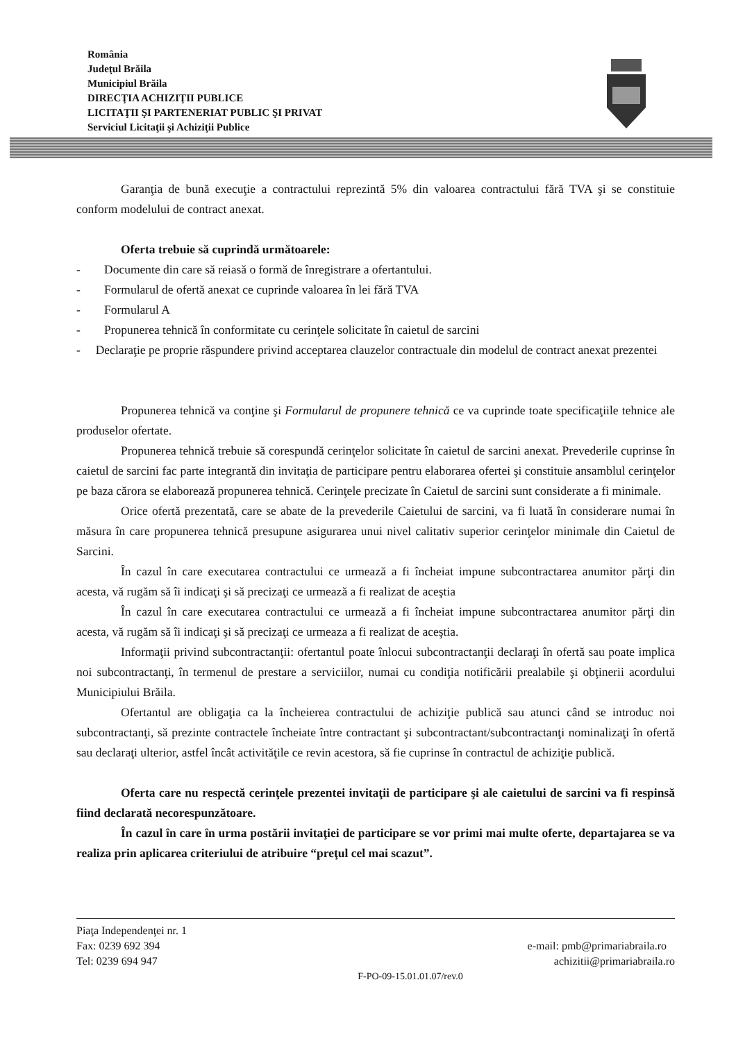România
Judeţul Brăila
Municipiul Brăila
DIRECŢIA ACHIZIŢII PUBLICE
LICITAŢII ŞI PARTENERIAT PUBLIC ŞI PRIVAT
Serviciul Licitaţii şi Achiziţii Publice
Garanţia de bună execuţie a contractului reprezintă 5% din valoarea contractului fără TVA şi se constituie conform modelului de contract anexat.
Oferta trebuie să cuprindă următoarele:
- Documente din care să reiasă o formă de înregistrare a ofertantului.
- Formularul de ofertă anexat ce cuprinde valoarea în lei fără TVA
- Formularul A
- Propunerea tehnică în conformitate cu cerinţele solicitate în caietul de sarcini
- Declaraţie pe proprie răspundere privind acceptarea clauzelor contractuale din modelul de contract anexat prezentei
Propunerea tehnică va conţine şi Formularul de propunere tehnică ce va cuprinde toate specificaţiile tehnice ale produselor ofertate.
Propunerea tehnică trebuie să corespundă cerinţelor solicitate în caietul de sarcini anexat. Prevederile cuprinse în caietul de sarcini fac parte integrantă din invitaţia de participare pentru elaborarea ofertei şi constituie ansamblul cerinţelor pe baza cărora se elaborează propunerea tehnică. Cerinţele precizate în Caietul de sarcini sunt considerate a fi minimale.
Orice ofertă prezentată, care se abate de la prevederile Caietului de sarcini, va fi luată în considerare numai în măsura în care propunerea tehnică presupune asigurarea unui nivel calitativ superior cerinţelor minimale din Caietul de Sarcini.
În cazul în care executarea contractului ce urmează a fi încheiat impune subcontractarea anumitor părţi din acesta, vă rugăm să îi indicaţi şi să precizaţi ce urmează a fi realizat de aceştia
În cazul în care executarea contractului ce urmează a fi încheiat impune subcontractarea anumitor părţi din acesta, vă rugăm să îi indicaţi şi să precizaţi ce urmeaza a fi realizat de aceştia.
Informaţii privind subcontractanţii: ofertantul poate înlocui subcontractanţii declaraţi în ofertă sau poate implica noi subcontractanţi, în termenul de prestare a serviciilor, numai cu condiţia notificării prealabile şi obţinerii acordului Municipiului Brăila.
Ofertantul are obligaţia ca la încheierea contractului de achiziţie publică sau atunci când se introduc noi subcontractanţi, să prezinte contractele încheiate între contractant şi subcontractant/subcontractanţi nominalizaţi în ofertă sau declaraţi ulterior, astfel încât activităţile ce revin acestora, să fie cuprinse în contractul de achiziţie publică.
Oferta care nu respectă cerinţele prezentei invitaţii de participare şi ale caietului de sarcini va fi respinsă fiind declarată necorespunzătoare.
În cazul în care în urma postării invitaţiei de participare se vor primi mai multe oferte, departajarea se va realiza prin aplicarea criteriului de atribuire “preţul cel mai scazut”.
Piaţa Independenţei nr. 1
Fax: 0239 692 394 e-mail: pmb@primariabraila.ro
Tel: 0239 694 947 achizitii@primariabraila.ro
F-PO-09-15.01.01.07/rev.0